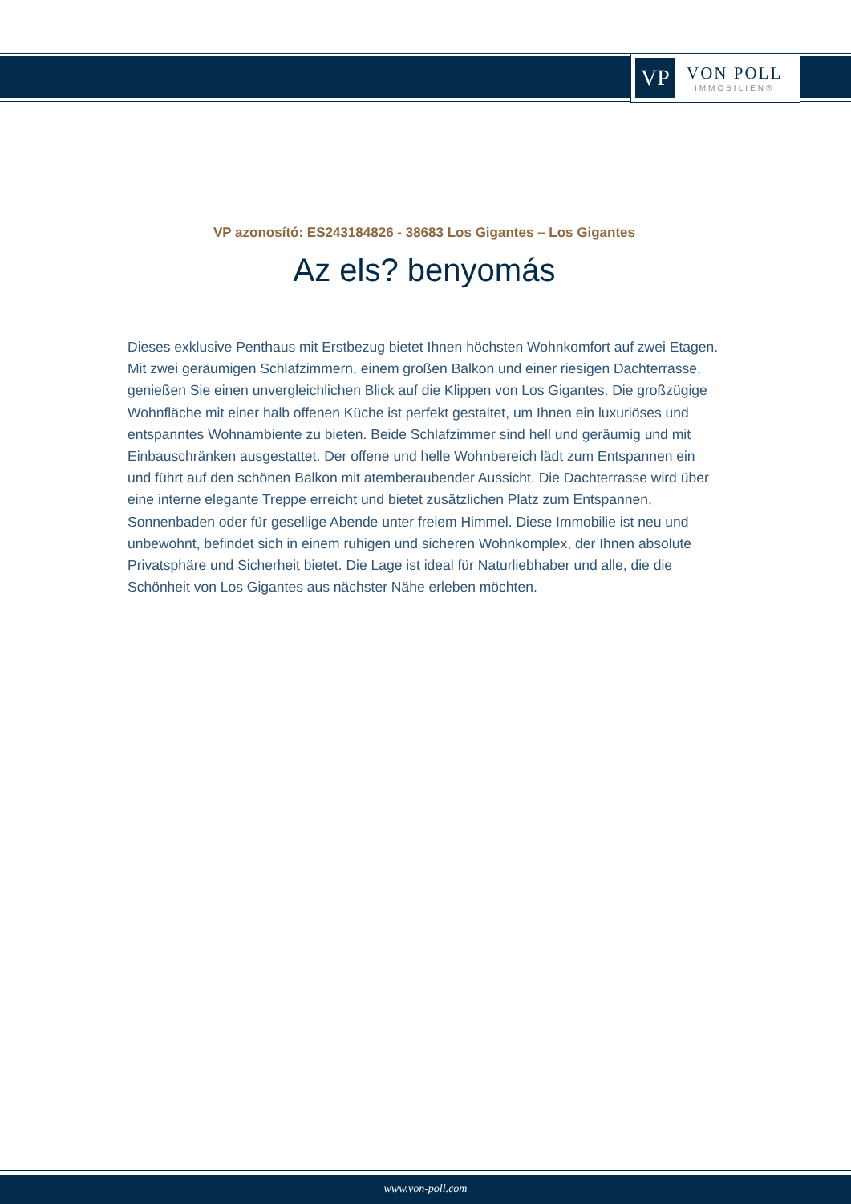VP
VON POLL
IMMOBILIEN®
VP azonosító: ES243184826 - 38683 Los Gigantes – Los Gigantes
Az els? benyomás
Dieses exklusive Penthaus mit Erstbezug bietet Ihnen höchsten Wohnkomfort auf zwei Etagen. Mit zwei geräumigen Schlafzimmern, einem großen Balkon und einer riesigen Dachterrasse, genießen Sie einen unvergleichlichen Blick auf die Klippen von Los Gigantes. Die großzügige Wohnfläche mit einer halb offenen Küche ist perfekt gestaltet, um Ihnen ein luxuriöses und entspanntes Wohnambiente zu bieten. Beide Schlafzimmer sind hell und geräumig und mit Einbauschränken ausgestattet. Der offene und helle Wohnbereich lädt zum Entspannen ein und führt auf den schönen Balkon mit atemberaubender Aussicht. Die Dachterrasse wird über eine interne elegante Treppe erreicht und bietet zusätzlichen Platz zum Entspannen, Sonnenbaden oder für gesellige Abende unter freiem Himmel. Diese Immobilie ist neu und unbewohnt, befindet sich in einem ruhigen und sicheren Wohnkomplex, der Ihnen absolute Privatsphäre und Sicherheit bietet. Die Lage ist ideal für Naturliebhaber und alle, die die Schönheit von Los Gigantes aus nächster Nähe erleben möchten.
www.von-poll.com